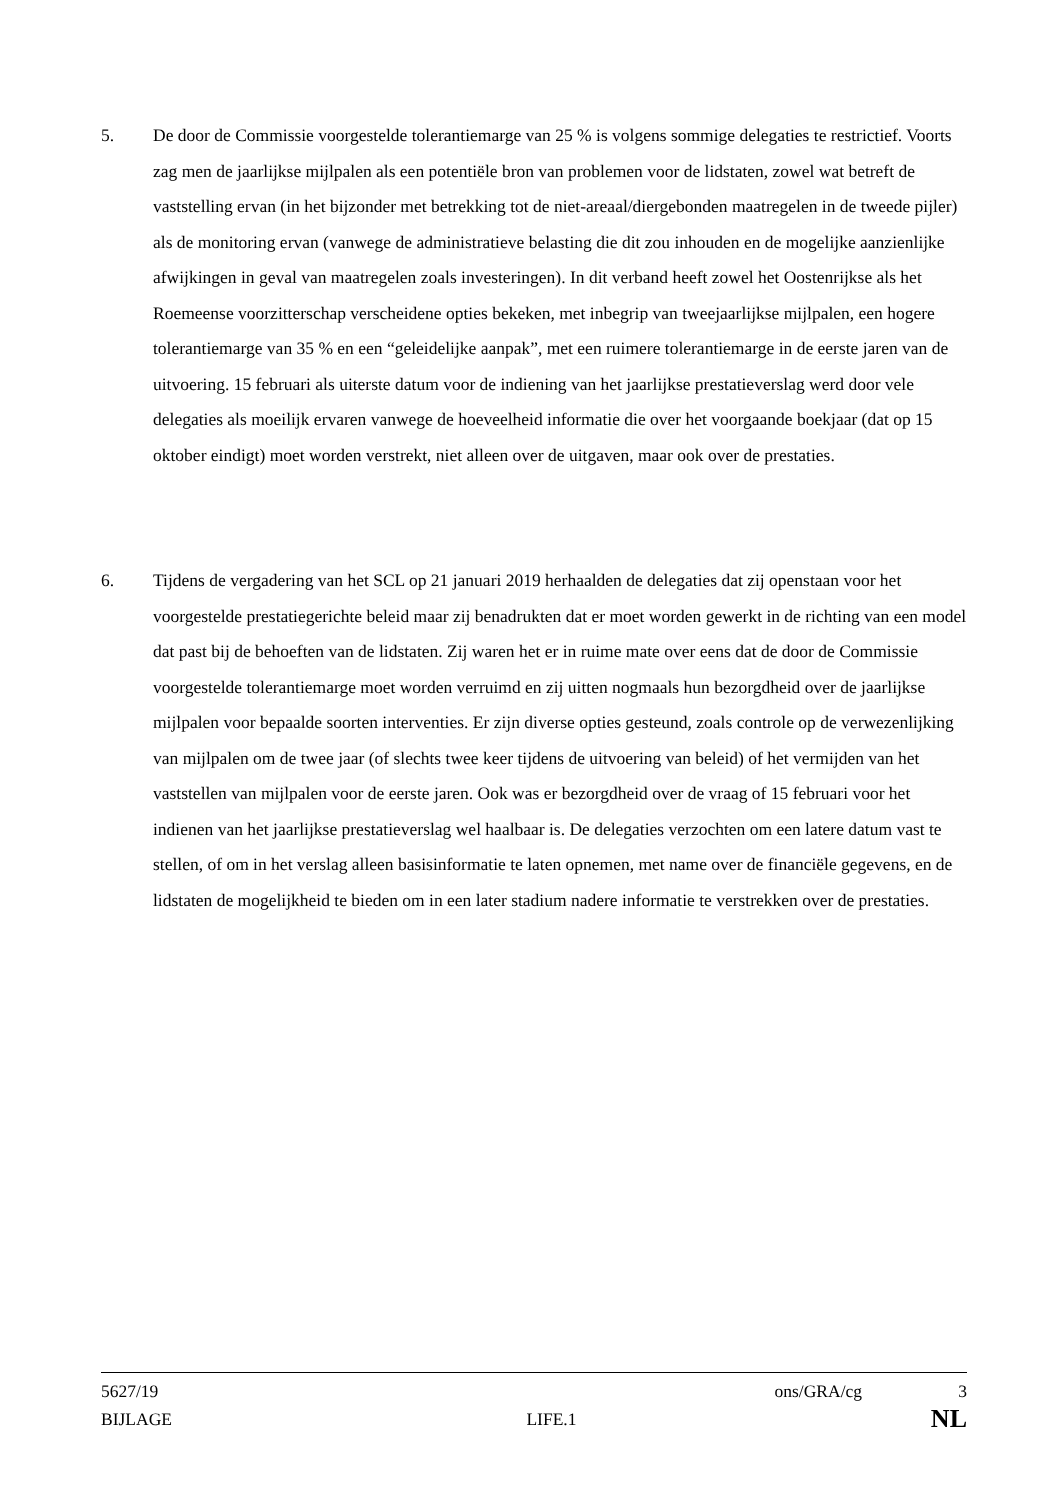5. De door de Commissie voorgestelde tolerantiemarge van 25 % is volgens sommige delegaties te restrictief. Voorts zag men de jaarlijkse mijlpalen als een potentiële bron van problemen voor de lidstaten, zowel wat betreft de vaststelling ervan (in het bijzonder met betrekking tot de niet-areaal/diergebonden maatregelen in de tweede pijler) als de monitoring ervan (vanwege de administratieve belasting die dit zou inhouden en de mogelijke aanzienlijke afwijkingen in geval van maatregelen zoals investeringen). In dit verband heeft zowel het Oostenrijkse als het Roemeense voorzitterschap verscheidene opties bekeken, met inbegrip van tweejaarlijkse mijlpalen, een hogere tolerantiemarge van 35 % en een “geleidelijke aanpak”, met een ruimere tolerantiemarge in de eerste jaren van de uitvoering. 15 februari als uiterste datum voor de indiening van het jaarlijkse prestatieverslag werd door vele delegaties als moeilijk ervaren vanwege de hoeveelheid informatie die over het voorgaande boekjaar (dat op 15 oktober eindigt) moet worden verstrekt, niet alleen over de uitgaven, maar ook over de prestaties.
6. Tijdens de vergadering van het SCL op 21 januari 2019 herhaalden de delegaties dat zij openstaan voor het voorgestelde prestatiegerichte beleid maar zij benadrukten dat er moet worden gewerkt in de richting van een model dat past bij de behoeften van de lidstaten. Zij waren het er in ruime mate over eens dat de door de Commissie voorgestelde tolerantiemarge moet worden verruimd en zij uitten nogmaals hun bezorgdheid over de jaarlijkse mijlpalen voor bepaalde soorten interventies. Er zijn diverse opties gesteund, zoals controle op de verwezenlijking van mijlpalen om de twee jaar (of slechts twee keer tijdens de uitvoering van beleid) of het vermijden van het vaststellen van mijlpalen voor de eerste jaren. Ook was er bezorgdheid over de vraag of 15 februari voor het indienen van het jaarlijkse prestatieverslag wel haalbaar is. De delegaties verzochten om een latere datum vast te stellen, of om in het verslag alleen basisinformatie te laten opnemen, met name over de financiële gegevens, en de lidstaten de mogelijkheid te bieden om in een later stadium nadere informatie te verstrekken over de prestaties.
5627/19 ons/GRA/cg 3
BIJLAGE LIFE.1 NL